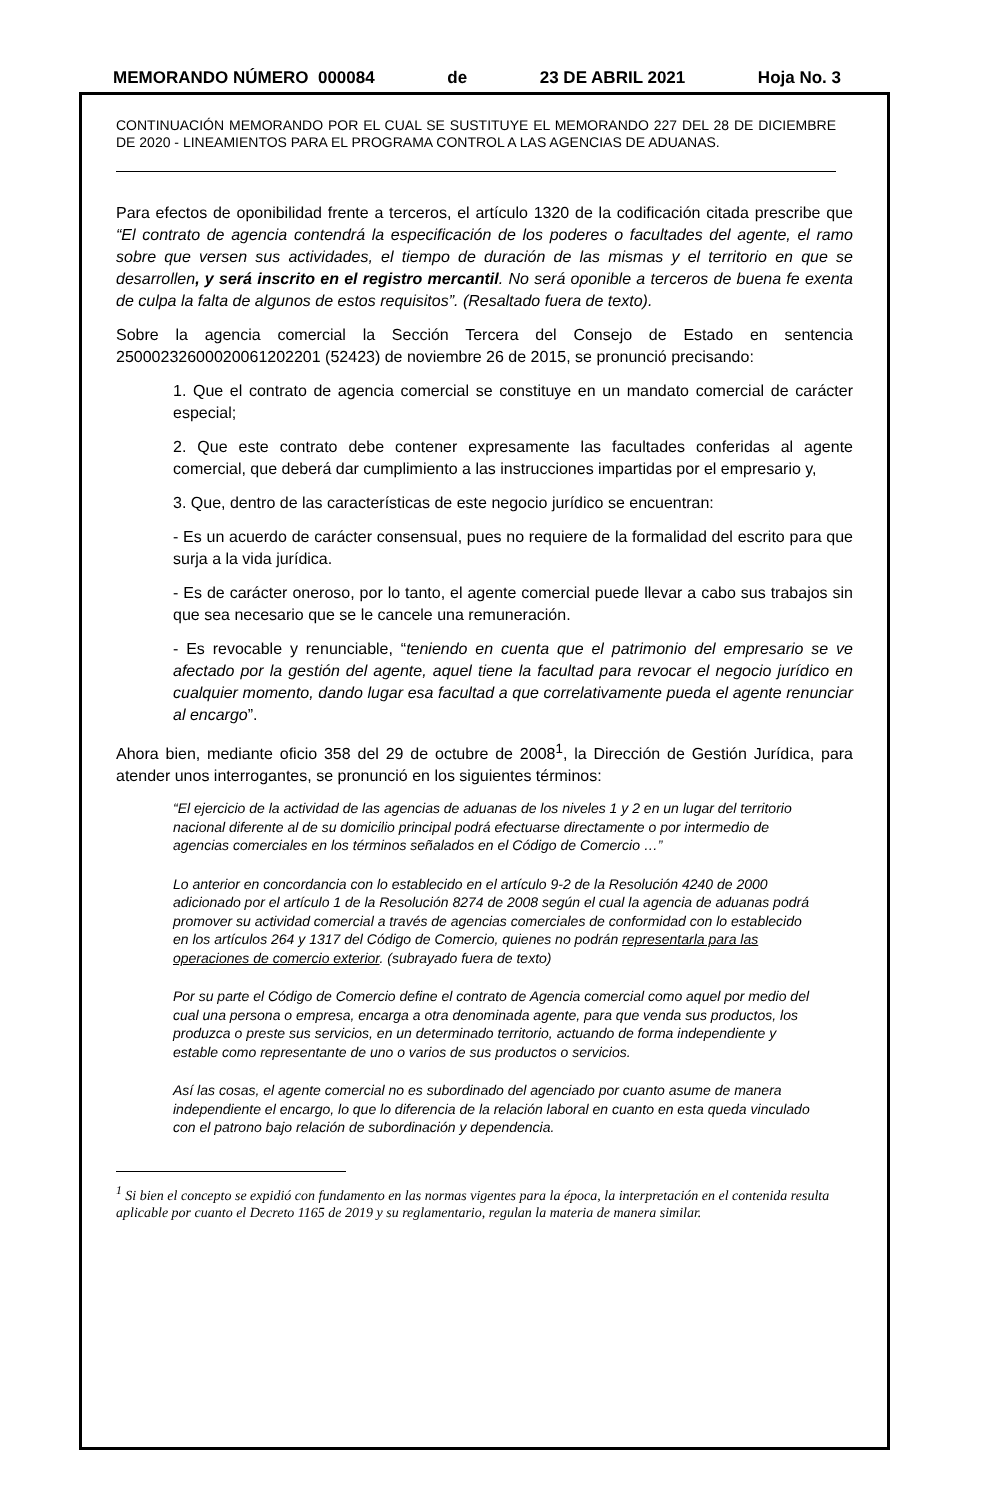MEMORANDO NÚMERO 000084 de 23 DE ABRIL 2021 Hoja No. 3
CONTINUACIÓN MEMORANDO POR EL CUAL SE SUSTITUYE EL MEMORANDO 227 DEL 28 DE DICIEMBRE DE 2020 - LINEAMIENTOS PARA EL PROGRAMA CONTROL A LAS AGENCIAS DE ADUANAS.
Para efectos de oponibilidad frente a terceros, el artículo 1320 de la codificación citada prescribe que “El contrato de agencia contendrá la especificación de los poderes o facultades del agente, el ramo sobre que versen sus actividades, el tiempo de duración de las mismas y el territorio en que se desarrollen, y será inscrito en el registro mercantil. No será oponible a terceros de buena fe exenta de culpa la falta de algunos de estos requisitos”. (Resaltado fuera de texto).
Sobre la agencia comercial la Sección Tercera del Consejo de Estado en sentencia 25000232600020061202201 (52423) de noviembre 26 de 2015, se pronunció precisando:
1. Que el contrato de agencia comercial se constituye en un mandato comercial de carácter especial;
2. Que este contrato debe contener expresamente las facultades conferidas al agente comercial, que deberá dar cumplimiento a las instrucciones impartidas por el empresario y,
3. Que, dentro de las características de este negocio jurídico se encuentran:
- Es un acuerdo de carácter consensual, pues no requiere de la formalidad del escrito para que surja a la vida jurídica.
- Es de carácter oneroso, por lo tanto, el agente comercial puede llevar a cabo sus trabajos sin que sea necesario que se le cancele una remuneración.
- Es revocable y renunciable, “teniendo en cuenta que el patrimonio del empresario se ve afectado por la gestión del agente, aquel tiene la facultad para revocar el negocio jurídico en cualquier momento, dando lugar esa facultad a que correlativamente pueda el agente renunciar al encargo”.
Ahora bien, mediante oficio 358 del 29 de octubre de 2008<sup>1</sup>, la Dirección de Gestión Jurídica, para atender unos interrogantes, se pronunció en los siguientes términos:
“El ejercicio de la actividad de las agencias de aduanas de los niveles 1 y 2 en un lugar del territorio nacional diferente al de su domicilio principal podrá efectuarse directamente o por intermedio de agencias comerciales en los términos señalados en el Código de Comercio …”
Lo anterior en concordancia con lo establecido en el artículo 9-2 de la Resolución 4240 de 2000 adicionado por el artículo 1 de la Resolución 8274 de 2008 según el cual la agencia de aduanas podrá promover su actividad comercial a través de agencias comerciales de conformidad con lo establecido en los artículos 264 y 1317 del Código de Comercio, quienes no podrán representarla para las operaciones de comercio exterior. (subrayado fuera de texto)
Por su parte el Código de Comercio define el contrato de Agencia comercial como aquel por medio del cual una persona o empresa, encarga a otra denominada agente, para que venda sus productos, los produzca o preste sus servicios, en un determinado territorio, actuando de forma independiente y estable como representante de uno o varios de sus productos o servicios.
Así las cosas, el agente comercial no es subordinado del agenciado por cuanto asume de manera independiente el encargo, lo que lo diferencia de la relación laboral en cuanto en esta queda vinculado con el patrono bajo relación de subordinación y dependencia.
<sup>1</sup> Si bien el concepto se expidió con fundamento en las normas vigentes para la época, la interpretación en el contenida resulta aplicable por cuanto el Decreto 1165 de 2019 y su reglamentario, regulan la materia de manera similar.